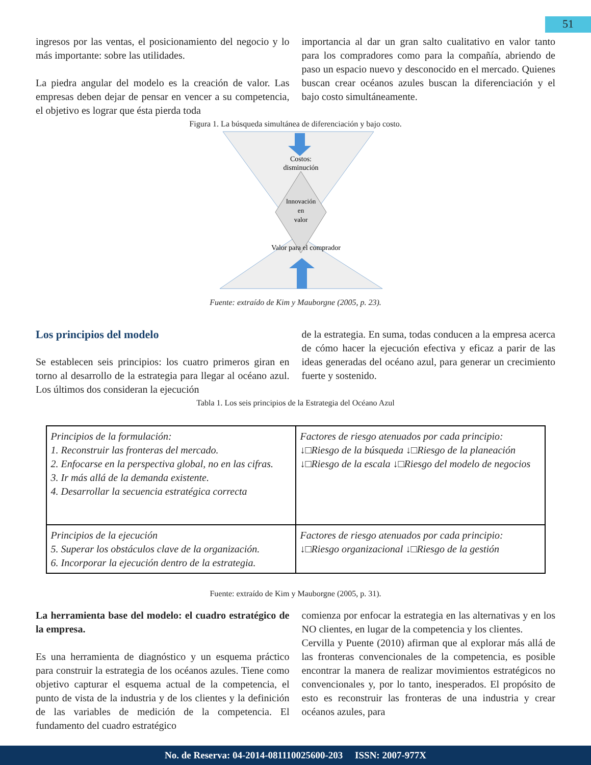51
ingresos por las ventas, el posicionamiento del negocio y lo más importante: sobre las utilidades.
La piedra angular del modelo es la creación de valor. Las empresas deben dejar de pensar en vencer a su competencia, el objetivo es lograr que ésta pierda toda
importancia al dar un gran salto cualitativo en valor tanto para los compradores como para la compañía, abriendo de paso un espacio nuevo y desconocido en el mercado. Quienes buscan crear océanos azules buscan la diferenciación y el bajo costo simultáneamente.
Figura 1. La búsqueda simultánea de diferenciación y bajo costo.
Costos:
disminución
Innovación
en
valor
Valor para el comprador
Fuente: extraído de Kim y Mauborgne (2005, p. 23).
Los principios del modelo
Se establecen seis principios: los cuatro primeros giran en torno al desarrollo de la estrategia para llegar al océano azul. Los últimos dos consideran la ejecución
de la estrategia. En suma, todas conducen a la empresa acerca de cómo hacer la ejecución efectiva y eficaz a parir de las ideas generadas del océano azul, para generar un crecimiento fuerte y sostenido.
Tabla 1. Los seis principios de la Estrategia del Océano Azul
| Principios de la formulación: 1. Reconstruir las fronteras del mercado. 2. Enfocarse en la perspectiva global, no en las cifras. 3. Ir más allá de la demanda existente. 4. Desarrollar la secuencia estratégica correcta | Factores de riesgo atenuados por cada principio: ↓□Riesgo de la búsqueda ↓□Riesgo de la planeación ↓□Riesgo de la escala ↓□Riesgo del modelo de negocios |
| Principios de la ejecución 5. Superar los obstáculos clave de la organización. 6. Incorporar la ejecución dentro de la estrategia. | Factores de riesgo atenuados por cada principio: ↓□Riesgo organizacional ↓□Riesgo de la gestión |
Fuente: extraído de Kim y Mauborgne (2005, p. 31).
La herramienta base del modelo: el cuadro estratégico de la empresa.
Es una herramienta de diagnóstico y un esquema práctico para construir la estrategia de los océanos azules. Tiene como objetivo capturar el esquema actual de la competencia, el punto de vista de la industria y de los clientes y la definición de las variables de medición de la competencia. El fundamento del cuadro estratégico
comienza por enfocar la estrategia en las alternativas y en los NO clientes, en lugar de la competencia y los clientes.
Cervilla y Puente (2010) afirman que al explorar más allá de las fronteras convencionales de la competencia, es posible encontrar la manera de realizar movimientos estratégicos no convencionales y, por lo tanto, inesperados. El propósito de esto es reconstruir las fronteras de una industria y crear océanos azules, para
No. de Reserva: 04-2014-081110025600-203 ISSN: 2007-977X